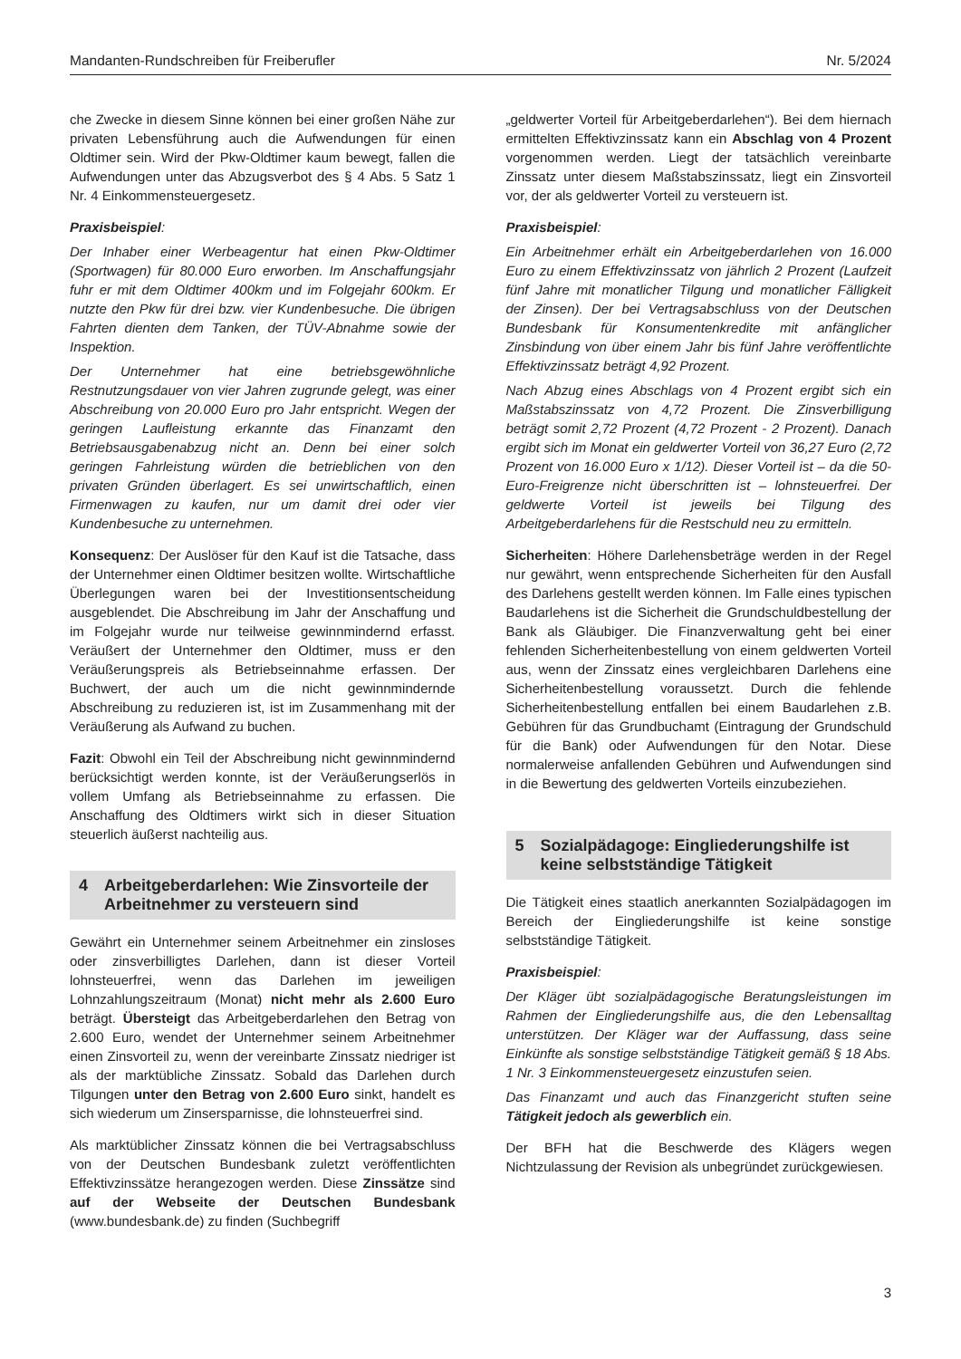Mandanten-Rundschreiben für Freiberufler Nr. 5/2024
che Zwecke in diesem Sinne können bei einer großen Nähe zur privaten Lebensführung auch die Aufwendungen für einen Oldtimer sein. Wird der Pkw-Oldtimer kaum bewegt, fallen die Aufwendungen unter das Abzugsverbot des § 4 Abs. 5 Satz 1 Nr. 4 Einkommensteuergesetz.
Praxisbeispiel:
Der Inhaber einer Werbeagentur hat einen Pkw-Oldtimer (Sportwagen) für 80.000 Euro erworben. Im Anschaffungsjahr fuhr er mit dem Oldtimer 400km und im Folgejahr 600km. Er nutzte den Pkw für drei bzw. vier Kundenbesuche. Die übrigen Fahrten dienten dem Tanken, der TÜV-Abnahme sowie der Inspektion.
Der Unternehmer hat eine betriebsgewöhnliche Restnutzungsdauer von vier Jahren zugrunde gelegt, was einer Abschreibung von 20.000 Euro pro Jahr entspricht. Wegen der geringen Laufleistung erkannte das Finanzamt den Betriebsausgabenabzug nicht an. Denn bei einer solch geringen Fahrleistung würden die betrieblichen von den privaten Gründen überlagert. Es sei unwirtschaftlich, einen Firmenwagen zu kaufen, nur um damit drei oder vier Kundenbesuche zu unternehmen.
Konsequenz: Der Auslöser für den Kauf ist die Tatsache, dass der Unternehmer einen Oldtimer besitzen wollte. Wirtschaftliche Überlegungen waren bei der Investitionsentscheidung ausgeblendet. Die Abschreibung im Jahr der Anschaffung und im Folgejahr wurde nur teilweise gewinnmindernd erfasst. Veräußert der Unternehmer den Oldtimer, muss er den Veräußerungspreis als Betriebseinnahme erfassen. Der Buchwert, der auch um die nicht gewinnmindernde Abschreibung zu reduzieren ist, ist im Zusammenhang mit der Veräußerung als Aufwand zu buchen.
Fazit: Obwohl ein Teil der Abschreibung nicht gewinnmindernd berücksichtigt werden konnte, ist der Veräußerungserlös in vollem Umfang als Betriebseinnahme zu erfassen. Die Anschaffung des Oldtimers wirkt sich in dieser Situation steuerlich äußerst nachteilig aus.
4 Arbeitgeberdarlehen: Wie Zinsvorteile der Arbeitnehmer zu versteuern sind
Gewährt ein Unternehmer seinem Arbeitnehmer ein zinsloses oder zinsverbilligtes Darlehen, dann ist dieser Vorteil lohnsteuerfrei, wenn das Darlehen im jeweiligen Lohnzahlungszeitraum (Monat) nicht mehr als 2.600 Euro beträgt. Übersteigt das Arbeitgeberdarlehen den Betrag von 2.600 Euro, wendet der Unternehmer seinem Arbeitnehmer einen Zinsvorteil zu, wenn der vereinbarte Zinssatz niedriger ist als der marktübliche Zinssatz. Sobald das Darlehen durch Tilgungen unter den Betrag von 2.600 Euro sinkt, handelt es sich wiederum um Zinsersparnisse, die lohnsteuerfrei sind.
Als marktüblicher Zinssatz können die bei Vertragsabschluss von der Deutschen Bundesbank zuletzt veröffentlichten Effektivzinssätze herangezogen werden. Diese Zinssätze sind auf der Webseite der Deutschen Bundesbank (www.bundesbank.de) zu finden (Suchbegriff
„geldwerter Vorteil für Arbeitgeberdarlehen“). Bei dem hiernach ermittelten Effektivzinssatz kann ein Abschlag von 4 Prozent vorgenommen werden. Liegt der tatsächlich vereinbarte Zinssatz unter diesem Maßstabszinssatz, liegt ein Zinsvorteil vor, der als geldwerter Vorteil zu versteuern ist.
Praxisbeispiel:
Ein Arbeitnehmer erhält ein Arbeitgeberdarlehen von 16.000 Euro zu einem Effektivzinssatz von jährlich 2 Prozent (Laufzeit fünf Jahre mit monatlicher Tilgung und monatlicher Fälligkeit der Zinsen). Der bei Vertragsabschluss von der Deutschen Bundesbank für Konsumentenkredite mit anfänglicher Zinsbindung von über einem Jahr bis fünf Jahre veröffentlichte Effektivzinssatz beträgt 4,92 Prozent.
Nach Abzug eines Abschlags von 4 Prozent ergibt sich ein Maßstabszinssatz von 4,72 Prozent. Die Zinsverbilligung beträgt somit 2,72 Prozent (4,72 Prozent - 2 Prozent). Danach ergibt sich im Monat ein geldwerter Vorteil von 36,27 Euro (2,72 Prozent von 16.000 Euro x 1/12). Dieser Vorteil ist – da die 50-Euro-Freigrenze nicht überschritten ist – lohnsteuerfrei. Der geldwerte Vorteil ist jeweils bei Tilgung des Arbeitgeberdarlehens für die Restschuld neu zu ermitteln.
Sicherheiten: Höhere Darlehensbeträge werden in der Regel nur gewährt, wenn entsprechende Sicherheiten für den Ausfall des Darlehens gestellt werden können. Im Falle eines typischen Baudarlehens ist die Sicherheit die Grundschuldbestellung der Bank als Gläubiger. Die Finanzverwaltung geht bei einer fehlenden Sicherheitenbestellung von einem geldwerten Vorteil aus, wenn der Zinssatz eines vergleichbaren Darlehens eine Sicherheitenbestellung voraussetzt. Durch die fehlende Sicherheitenbestellung entfallen bei einem Baudarlehen z.B. Gebühren für das Grundbuchamt (Eintragung der Grundschuld für die Bank) oder Aufwendungen für den Notar. Diese normalerweise anfallenden Gebühren und Aufwendungen sind in die Bewertung des geldwerten Vorteils einzubeziehen.
5 Sozialpädagoge: Eingliederungshilfe ist keine selbstständige Tätigkeit
Die Tätigkeit eines staatlich anerkannten Sozialpädagogen im Bereich der Eingliederungshilfe ist keine sonstige selbstständige Tätigkeit.
Praxisbeispiel:
Der Kläger übt sozialpädagogische Beratungsleistungen im Rahmen der Eingliederungshilfe aus, die den Lebensalltag unterstützen. Der Kläger war der Auffassung, dass seine Einkünfte als sonstige selbstständige Tätigkeit gemäß § 18 Abs. 1 Nr. 3 Einkommensteuergesetz einzustufen seien.
Das Finanzamt und auch das Finanzgericht stuften seine Tätigkeit jedoch als gewerblich ein.
Der BFH hat die Beschwerde des Klägers wegen Nichtzulassung der Revision als unbegründet zurückgewiesen.
3